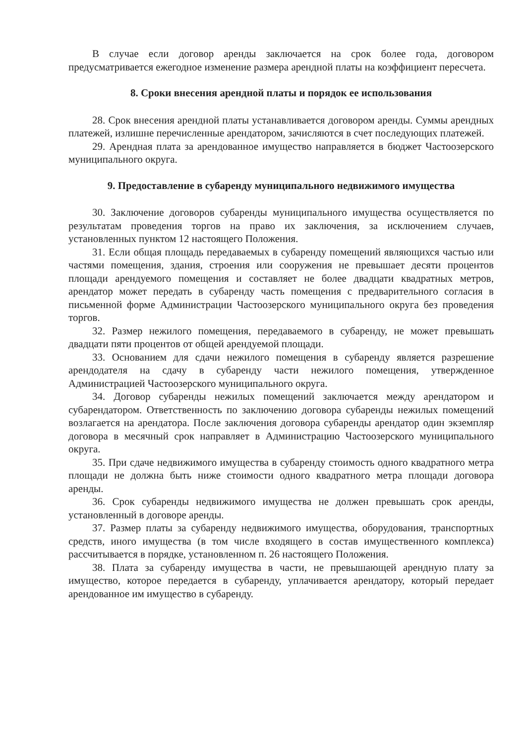В случае если договор аренды заключается на срок более года, договором предусматривается ежегодное изменение размера арендной платы на коэффициент пересчета.
8. Сроки внесения арендной платы и порядок ее использования
28. Срок внесения арендной платы устанавливается договором аренды. Суммы арендных платежей, излишне перечисленные арендатором, зачисляются в счет последующих платежей.
29. Арендная плата за арендованное имущество направляется в бюджет Частоозерского муниципального округа.
9. Предоставление в субаренду муниципального недвижимого имущества
30. Заключение договоров субаренды муниципального имущества осуществляется по результатам проведения торгов на право их заключения, за исключением случаев, установленных пунктом 12 настоящего Положения.
31. Если общая площадь передаваемых в субаренду помещений являющихся частью или частями помещения, здания, строения или сооружения не превышает десяти процентов площади арендуемого помещения и составляет не более двадцати квадратных метров, арендатор может передать в субаренду часть помещения с предварительного согласия в письменной форме Администрации Частоозерского муниципального округа без проведения торгов.
32. Размер нежилого помещения, передаваемого в субаренду, не может превышать двадцати пяти процентов от общей арендуемой площади.
33. Основанием для сдачи нежилого помещения в субаренду является разрешение арендодателя на сдачу в субаренду части нежилого помещения, утвержденное Администрацией Частоозерского муниципального округа.
34. Договор субаренды нежилых помещений заключается между арендатором и субарендатором. Ответственность по заключению договора субаренды нежилых помещений возлагается на арендатора. После заключения договора субаренды арендатор один экземпляр договора в месячный срок направляет в Администрацию Частоозерского муниципального округа.
35. При сдаче недвижимого имущества в субаренду стоимость одного квадратного метра площади не должна быть ниже стоимости одного квадратного метра площади договора аренды.
36. Срок субаренды недвижимого имущества не должен превышать срок аренды, установленный в договоре аренды.
37. Размер платы за субаренду недвижимого имущества, оборудования, транспортных средств, иного имущества (в том числе входящего в состав имущественного комплекса) рассчитывается в порядке, установленном п. 26 настоящего Положения.
38. Плата за субаренду имущества в части, не превышающей арендную плату за имущество, которое передается в субаренду, уплачивается арендатору, который передает арендованное им имущество в субаренду.